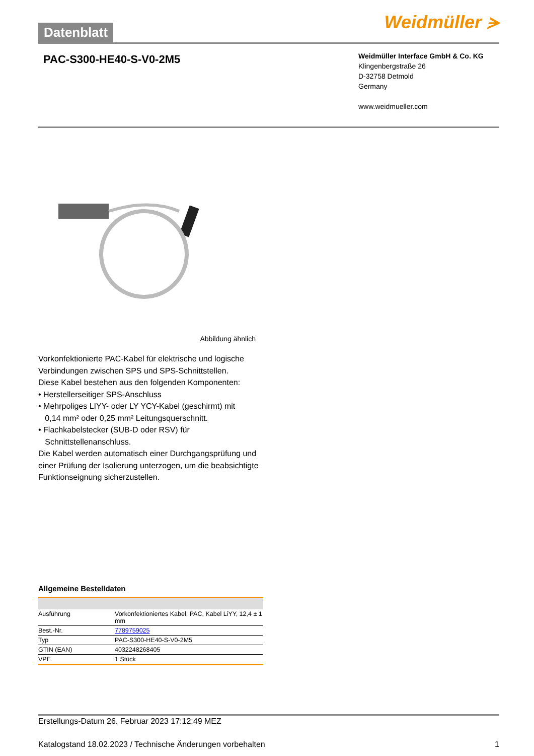Datenblatt
Weidmüller ⪫
PAC-S300-HE40-S-V0-2M5
Weidmüller Interface GmbH & Co. KG
Klingenbergstraße 26
D-32758 Detmold
Germany
www.weidmueller.com
Abbildung ähnlich
Vorkonfektionierte PAC-Kabel für elektrische und logische Verbindungen zwischen SPS und SPS-Schnittstellen.
Diese Kabel bestehen aus den folgenden Komponenten:
• Herstellerseitiger SPS-Anschluss
• Mehrpoliges LIYY- oder LY YCY-Kabel (geschirmt) mit
0,14 mm² oder 0,25 mm² Leitungsquerschnitt.
• Flachkabelstecker (SUB-D oder RSV) für
Schnittstellenanschluss.
Die Kabel werden automatisch einer Durchgangsprüfung und einer Prüfung der Isolierung unterzogen, um die beabsichtigte Funktionseignung sicherzustellen.
Allgemeine Bestelldaten
| Ausführung | Vorkonfektioniertes Kabel, PAC, Kabel LiYY, 12,4 ± 1 mm |
| Best.-Nr. | 7789759025 |
| Typ | PAC-S300-HE40-S-V0-2M5 |
| GTIN (EAN) | 4032248268405 |
| VPE | 1 Stück |
Erstellungs-Datum 26. Februar 2023 17:12:49 MEZ
Katalogstand 18.02.2023 / Technische Änderungen vorbehalten 1